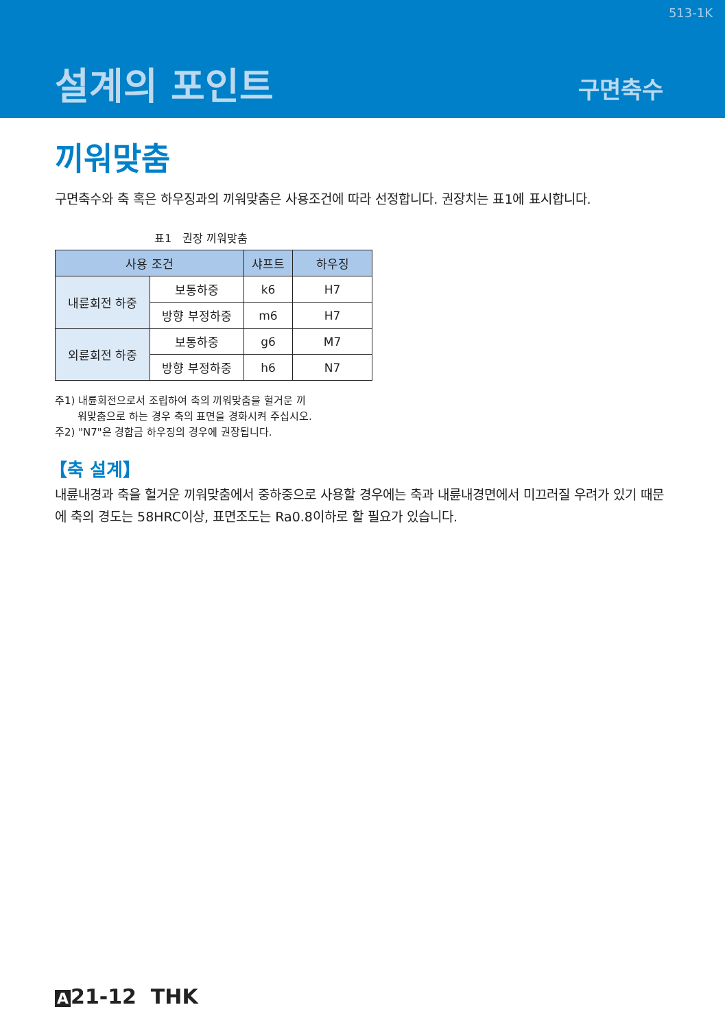513-1K
설계의 포인트 구면축수
끼워맞춤
구면축수와 축 혹은 하우징과의 끼워맞춤은 사용조건에 따라 선정합니다. 권장치는 표1에 표시합니다.
표1　권장 끼워맞춤
| 사용 조건 | | 샤프트 | 하우징 |
| --- | --- | --- | --- |
| 내륜회전 하중 | 보통하중 | k6 | H7 |
| | 방향 부정하중 | m6 | H7 |
| 외륜회전 하중 | 보통하중 | g6 | M7 |
| | 방향 부정하중 | h6 | N7 |
주1) 내륜회전으로서 조립하여 축의 끼워맞춤을 헐거운 끼
워맞춤으로 하는 경우 축의 표면을 경화시켜 주십시오.
주2) "N7"은 경합금 하우징의 경우에 권장됩니다.
【축 설계】
내륜내경과 축을 헐거운 끼워맞춤에서 중하중으로 사용할 경우에는 축과 내륜내경면에서 미끄러질 우려가 있기 때문에 축의 경도는 58HRC이상, 표면조도는 Ra0.8이하로 할 필요가 있습니다.
A 21-12 THK